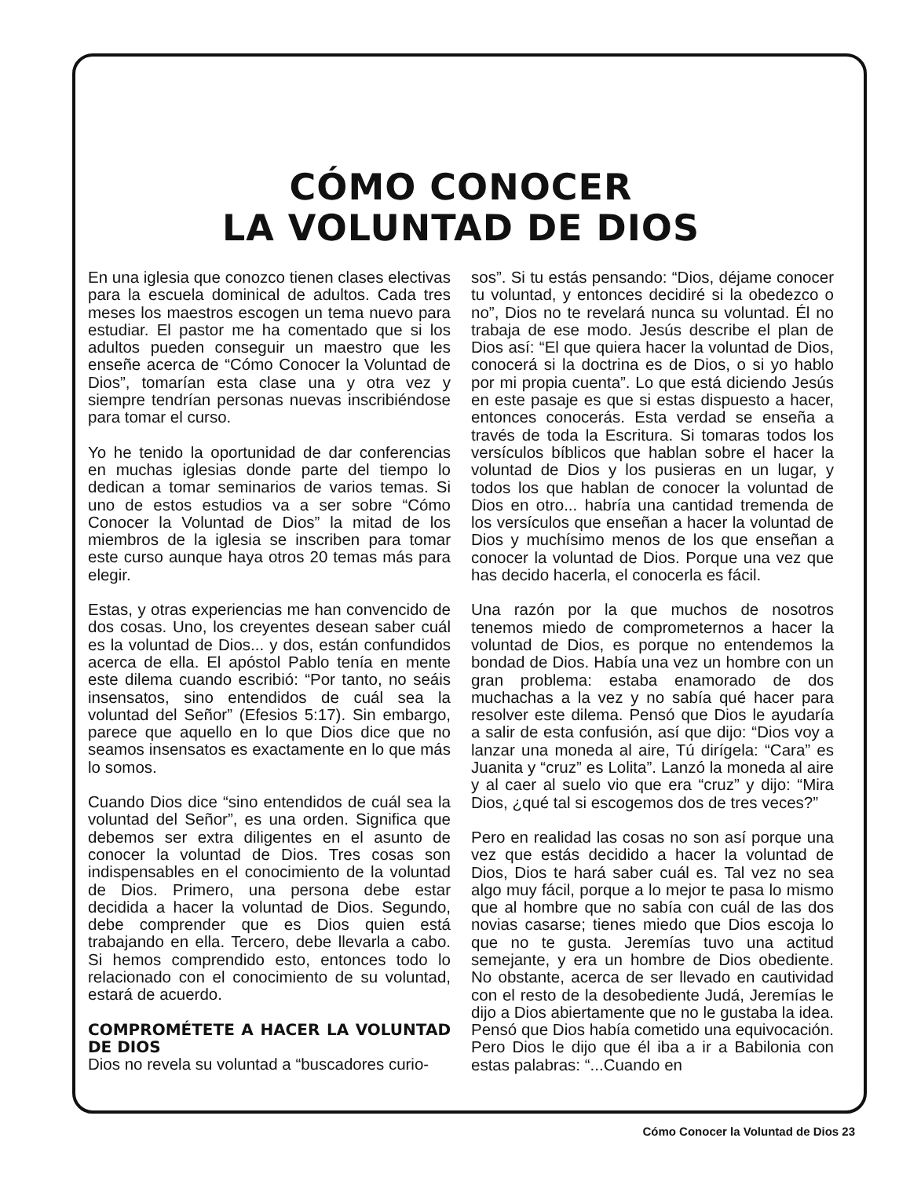CÓMO CONOCER
LA VOLUNTAD DE DIOS
En una iglesia que conozco tienen clases electivas para la escuela dominical de adultos. Cada tres meses los maestros escogen un tema nuevo para estudiar. El pastor me ha comentado que si los adultos pueden conseguir un maestro que les enseñe acerca de “Cómo Conocer la Voluntad de Dios”, tomarían esta clase una y otra vez y siempre tendrían personas nuevas inscribiéndose para tomar el curso.
Yo he tenido la oportunidad de dar conferencias en muchas iglesias donde parte del tiempo lo dedican a tomar seminarios de varios temas. Si uno de estos estudios va a ser sobre “Cómo Conocer la Voluntad de Dios” la mitad de los miembros de la iglesia se inscriben para tomar este curso aunque haya otros 20 temas más para elegir.
Estas, y otras experiencias me han convencido de dos cosas. Uno, los creyentes desean saber cuál es la voluntad de Dios... y dos, están confundidos acerca de ella. El apóstol Pablo tenía en mente este dilema cuando escribió: “Por tanto, no seáis insensatos, sino entendidos de cuál sea la voluntad del Señor” (Efesios 5:17). Sin embargo, parece que aquello en lo que Dios dice que no seamos insensatos es exactamente en lo que más lo somos.
Cuando Dios dice “sino entendidos de cuál sea la voluntad del Señor”, es una orden. Significa que debemos ser extra diligentes en el asunto de conocer la voluntad de Dios. Tres cosas son indispensables en el conocimiento de la voluntad de Dios. Primero, una persona debe estar decidida a hacer la voluntad de Dios. Segundo, debe comprender que es Dios quien está trabajando en ella. Tercero, debe llevarla a cabo. Si hemos comprendido esto, entonces todo lo relacionado con el conocimiento de su voluntad, estará de acuerdo.
COMPROMÉTETE A HACER LA VOLUNTAD DE DIOS
Dios no revela su voluntad a “buscadores curio-
sos”. Si tu estás pensando: “Dios, déjame conocer tu voluntad, y entonces decidiré si la obedezco o no”, Dios no te revelará nunca su voluntad. Él no trabaja de ese modo. Jesús describe el plan de Dios así: “El que quiera hacer la voluntad de Dios, conocerá si la doctrina es de Dios, o si yo hablo por mi propia cuenta”. Lo que está diciendo Jesús en este pasaje es que si estas dispuesto a hacer, entonces conocerás. Esta verdad se enseña a través de toda la Escritura. Si tomaras todos los versículos bíblicos que hablan sobre el hacer la voluntad de Dios y los pusieras en un lugar, y todos los que hablan de conocer la voluntad de Dios en otro... habría una cantidad tremenda de los versículos que enseñan a hacer la voluntad de Dios y muchísimo menos de los que enseñan a conocer la voluntad de Dios. Porque una vez que has decido hacerla, el conocerla es fácil.
Una razón por la que muchos de nosotros tenemos miedo de comprometernos a hacer la voluntad de Dios, es porque no entendemos la bondad de Dios. Había una vez un hombre con un gran problema: estaba enamorado de dos muchachas a la vez y no sabía qué hacer para resolver este dilema. Pensó que Dios le ayudaría a salir de esta confusión, así que dijo: “Dios voy a lanzar una moneda al aire, Tú dirígela: “Cara” es Juanita y “cruz” es Lolita”. Lanzó la moneda al aire y al caer al suelo vio que era “cruz” y dijo: “Mira Dios, ¿qué tal si escogemos dos de tres veces?”
Pero en realidad las cosas no son así porque una vez que estás decidido a hacer la voluntad de Dios, Dios te hará saber cuál es. Tal vez no sea algo muy fácil, porque a lo mejor te pasa lo mismo que al hombre que no sabía con cuál de las dos novias casarse; tienes miedo que Dios escoja lo que no te gusta. Jeremías tuvo una actitud semejante, y era un hombre de Dios obediente. No obstante, acerca de ser llevado en cautividad con el resto de la desobediente Judá, Jeremías le dijo a Dios abiertamente que no le gustaba la idea. Pensó que Dios había cometido una equivocación. Pero Dios le dijo que él iba a ir a Babilonia con estas palabras: “...Cuando en
Cómo Conocer la Voluntad de Dios 23